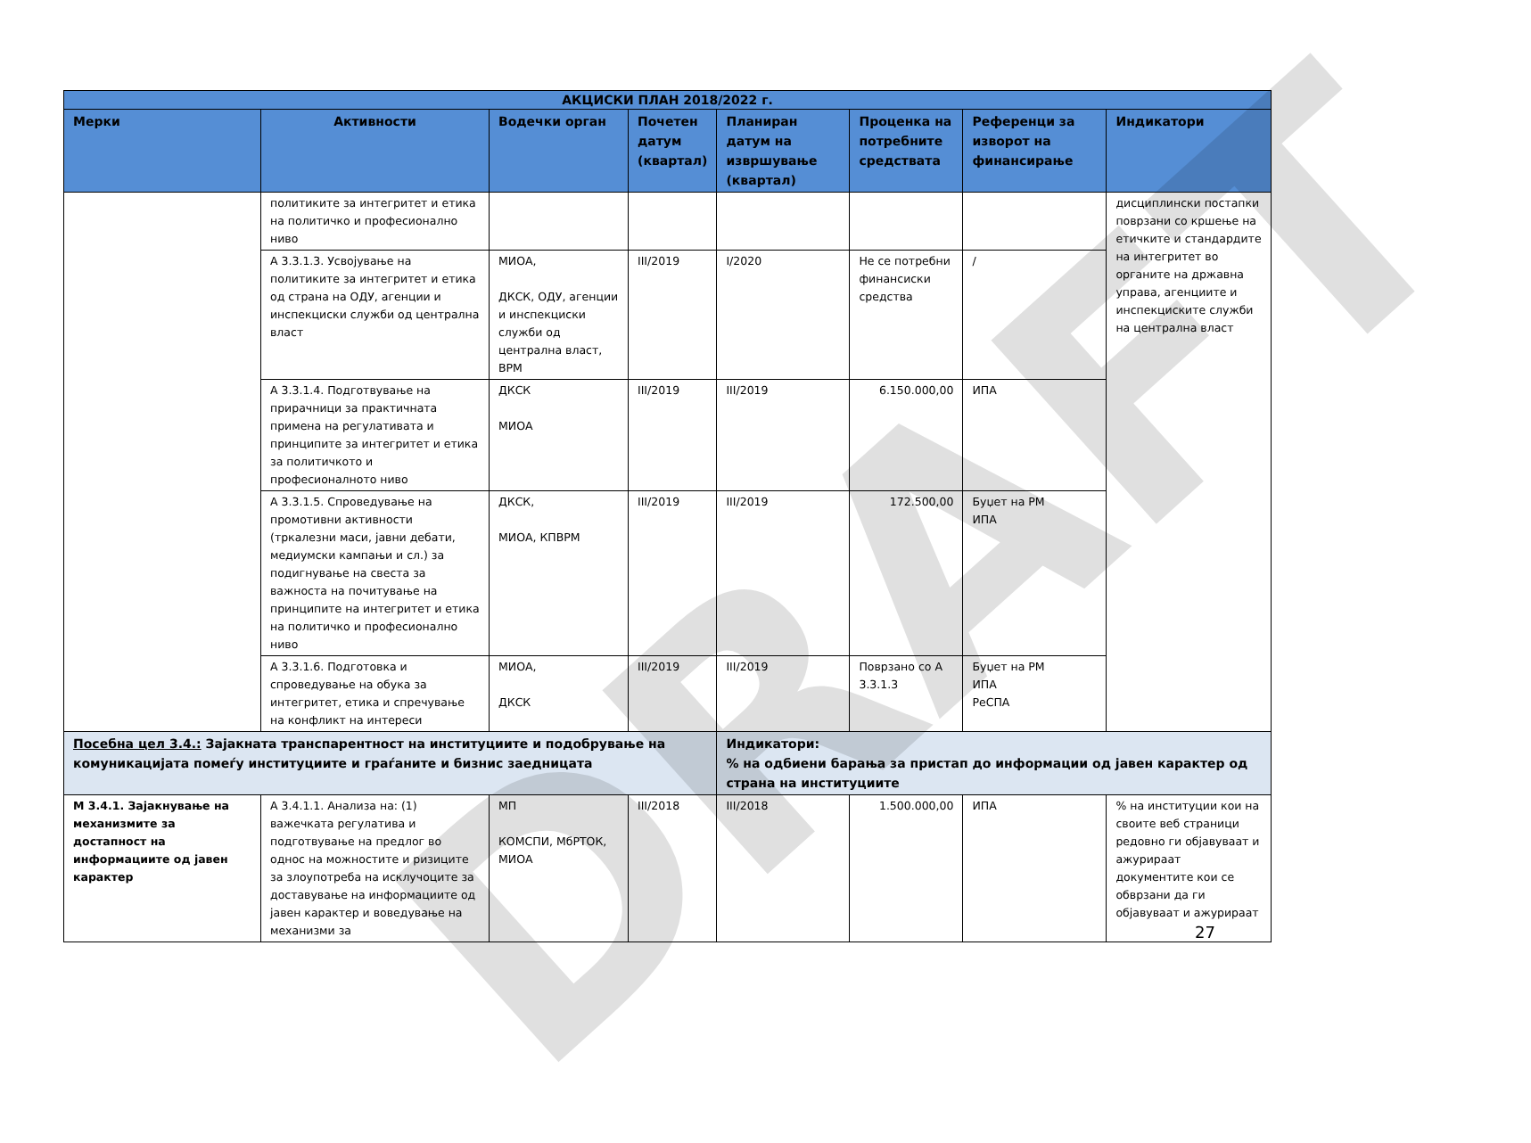| АКЦИСКИ ПЛАН 2018/2022 г. | | | | | | | |
| --- | --- | --- | --- | --- | --- | --- | --- |
| Мерки | Активности | Водечки орган | Почетен датум (квартал) | Планиран датум на извршување (квартал) | Проценка на потребните средствата | Референци за изворот на финансирање | Индикатори |
| | политиките за интегритет и етика на политичко и професионално ниво | | | | | | дисциплински постапки поврзани со кршење на етичките и стандардите на интегритет во органите на државна управа, агенциите и инспекциските служби на централна власт |
| | А 3.3.1.3. Усвојување на политиките за интегритет и етика од страна на ОДУ, агенции и инспекциски служби од централна власт | МИОА, ДКСК, ОДУ, агенции и инспекциски служби од централна власт, ВРМ | III/2019 | I/2020 | Не се потребни финансиски средства | / | |
| | А 3.3.1.4. Подготвување на прирачници за практичната примена на регулативата и принципите за интегритет и етика за политичкото и професионалното ниво | ДКСК МИОА | III/2019 | III/2019 | 6.150.000,00 | ИПА | |
| | А 3.3.1.5. Спроведување на промотивни активности (тркалезни маси, јавни дебати, медиумски кампањи и сл.) за подигнување на свеста за важноста на почитување на принципите на интегритет и етика на политичко и професионално ниво | ДКСК, МИОА, КПВРМ | III/2019 | III/2019 | 172.500,00 | Буџет на РМ ИПА | |
| | А 3.3.1.6. Подготовка и спроведување на обука за интегритет, етика и спречување на конфликт на интереси | МИОА, ДКСК | III/2019 | III/2019 | Поврзано со А 3.3.1.3 | Буџет на РМ ИПА РеСПА | |
| Посебна цел 3.4.: Зајакната транспарентност на институциите и подобрување на комуникацијата помеѓу институциите и граѓаните и бизнис заедницата | | | | Индикатори: % на одбиени барања за пристап до информации од јавен карактер од страна на институциите | | | |
| М 3.4.1. Зајакнување на механизмите за достапност на информациите од јавен карактер | А 3.4.1.1. Анализа на: (1) важечката регулатива и подготвување на предлог во однос на можностите и ризиците за злоупотреба на исклучоците за доставување на информациите од јавен карактер и воведување на механизми за | МП КОМСПИ, МбРТОК, МИОА | III/2018 | III/2018 | 1.500.000,00 | ИПА | % на институции кои на своите веб страници редовно ги објавуваат и ажурираат документите кои се обврзани да ги објавуваат и ажурираат |
DRAFT
27